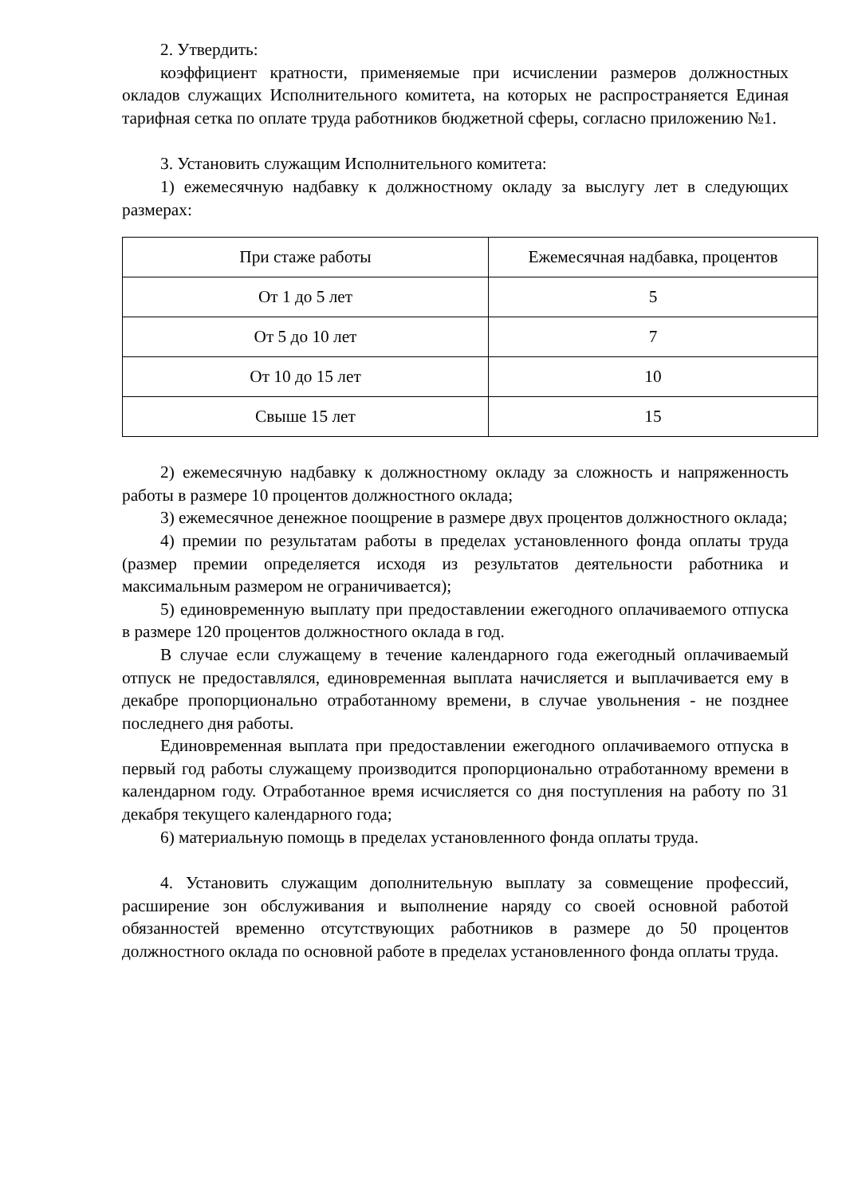2. Утвердить:
коэффициент кратности, применяемые при исчислении размеров должностных окладов служащих Исполнительного комитета, на которых не распространяется Единая тарифная сетка по оплате труда работников бюджетной сферы, согласно приложению №1.
3. Установить служащим Исполнительного комитета:
1) ежемесячную надбавку к должностному окладу за выслугу лет в следующих размерах:
| При стаже работы | Ежемесячная надбавка, процентов |
| От 1 до 5 лет | 5 |
| От 5 до 10 лет | 7 |
| От 10 до 15 лет | 10 |
| Свыше 15 лет | 15 |
2) ежемесячную надбавку к должностному окладу за сложность и напряженность работы в размере 10 процентов должностного оклада;
3) ежемесячное денежное поощрение в размере двух процентов должностного оклада;
4) премии по результатам работы в пределах установленного фонда оплаты труда (размер премии определяется исходя из результатов деятельности работника и максимальным размером не ограничивается);
5) единовременную выплату при предоставлении ежегодного оплачиваемого отпуска в размере 120 процентов должностного оклада в год.
В случае если служащему в течение календарного года ежегодный оплачиваемый отпуск не предоставлялся, единовременная выплата начисляется и выплачивается ему в декабре пропорционально отработанному времени, в случае увольнения - не позднее последнего дня работы.
Единовременная выплата при предоставлении ежегодного оплачиваемого отпуска в первый год работы служащему производится пропорционально отработанному времени в календарном году. Отработанное время исчисляется со дня поступления на работу по 31 декабря текущего календарного года;
6) материальную помощь в пределах установленного фонда оплаты труда.
4. Установить служащим дополнительную выплату за совмещение профессий, расширение зон обслуживания и выполнение наряду со своей основной работой обязанностей временно отсутствующих работников в размере до 50 процентов должностного оклада по основной работе в пределах установленного фонда оплаты труда.